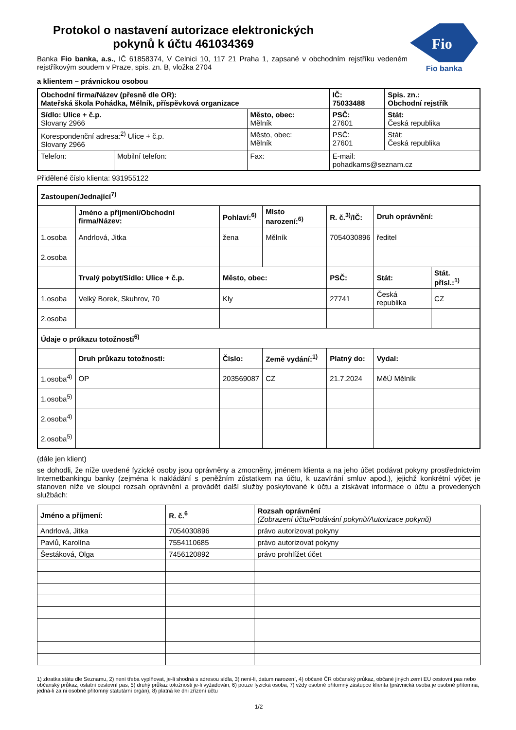Protokol o nastavení autorizace elektronických pokynů k účtu 461034369
Banka Fio banka, a.s., IČ 61858374, V Celnici 10, 117 21 Praha 1, zapsané v obchodním rejstříku vedeném rejstříkovým soudem v Praze, spis. zn. B, vložka 2704
Fio
Fio banka
a klientem – právnickou osobou
| Obchodní firma/Název (přesně dle OR): Mateřská škola Pohádka, Mělník, příspěvková organizace | | | IČ: 75033488 | Spis. zn.: Obchodní rejstřík |
| --- | --- | --- | --- | --- |
| Sídlo: Ulice + č.p. Slovany 2966 | | Město, obec: Mělník | PSČ: 27601 | Stát: Česká republika |
| Korespondenční adresa:<sup>2)</sup> Ulice + č.p. Slovany 2966 | | Město, obec: Mělník | PSČ: 27601 | Stát: Česká republika |
| Telefon: | Mobilní telefon: | Fax: | E-mail: pohadkams@seznam.cz | |
Přidělené číslo klienta: 931955122
| Zastoupen/Jednající<sup>7)</sup> | | | | | | |
| --- | --- | --- | --- | --- | --- | --- |
| | Jméno a příjmení/Obchodní firma/Název: | Pohlaví:<sup>6)</sup> | Místo narození:<sup>6)</sup> | R. č.<sup>3)</sup>/IČ: | Druh oprávnění: | |
| 1.osoba | Andrlová, Jitka | žena | Mělník | 7054030896 | ředitel | |
| 2.osoba | | | | | | |
| | Trvalý pobyt/Sídlo: Ulice + č.p. | Město, obec: | | PSČ: | Stát: | Stát. přísl.:<sup>1)</sup> |
| 1.osoba | Velký Borek, Skuhrov, 70 | Kly | | 27741 | Česká republika | CZ |
| 2.osoba | | | | | | |
| Údaje o průkazu totožnosti<sup>6)</sup> | | | | | | |
| | Druh průkazu totožnosti: | Číslo: | Země vydání:<sup>1)</sup> | Platný do: | Vydal: | |
| 1.osoba<sup>4)</sup> | OP | 203569087 | CZ | 21.7.2024 | MěÚ Mělník | |
| 1.osoba<sup>5)</sup> | | | | | | |
| 2.osoba<sup>4)</sup> | | | | | | |
| 2.osoba<sup>5)</sup> | | | | | | |
(dále jen klient)
se dohodli, že níže uvedené fyzické osoby jsou oprávněny a zmocněny, jménem klienta a na jeho účet podávat pokyny prostřednictvím Internetbankingu banky (zejména k nakládání s peněžním zůstatkem na účtu, k uzavírání smluv apod.), jejichž konkrétní výčet je stanoven níže ve sloupci rozsah oprávnění a provádět další služby poskytované k účtu a získávat informace o účtu a provedených službách:
| Jméno a příjmení: | R. č.<sup>6</sup> | Rozsah oprávnění (Zobrazení účtu/Podávání pokynů/Autorizace pokynů) |
| --- | --- | --- |
| Andrlová, Jitka | 7054030896 | právo autorizovat pokyny |
| Pavlů, Karolína | 7554110685 | právo autorizovat pokyny |
| Šestáková, Olga | 7456120892 | právo prohlížet účet |
1) zkratka státu dle Seznamu, 2) není třeba vyplňovat, je-li shodná s adresou sídla, 3) není-li, datum narození, 4) občané ČR občanský průkaz, občané jiných zemí EU cestovní pas nebo občanský průkaz, ostatní cestovní pas, 5) druhý průkaz totožnosti je-li vyžadován, 6) pouze fyzická osoba, 7) vždy osobně přítomný zástupce klienta (právnická osoba je osobně přítomna, jedná-li za ni osobně přítomný statutární orgán), 8) platná ke dni zřízení účtu
1/2